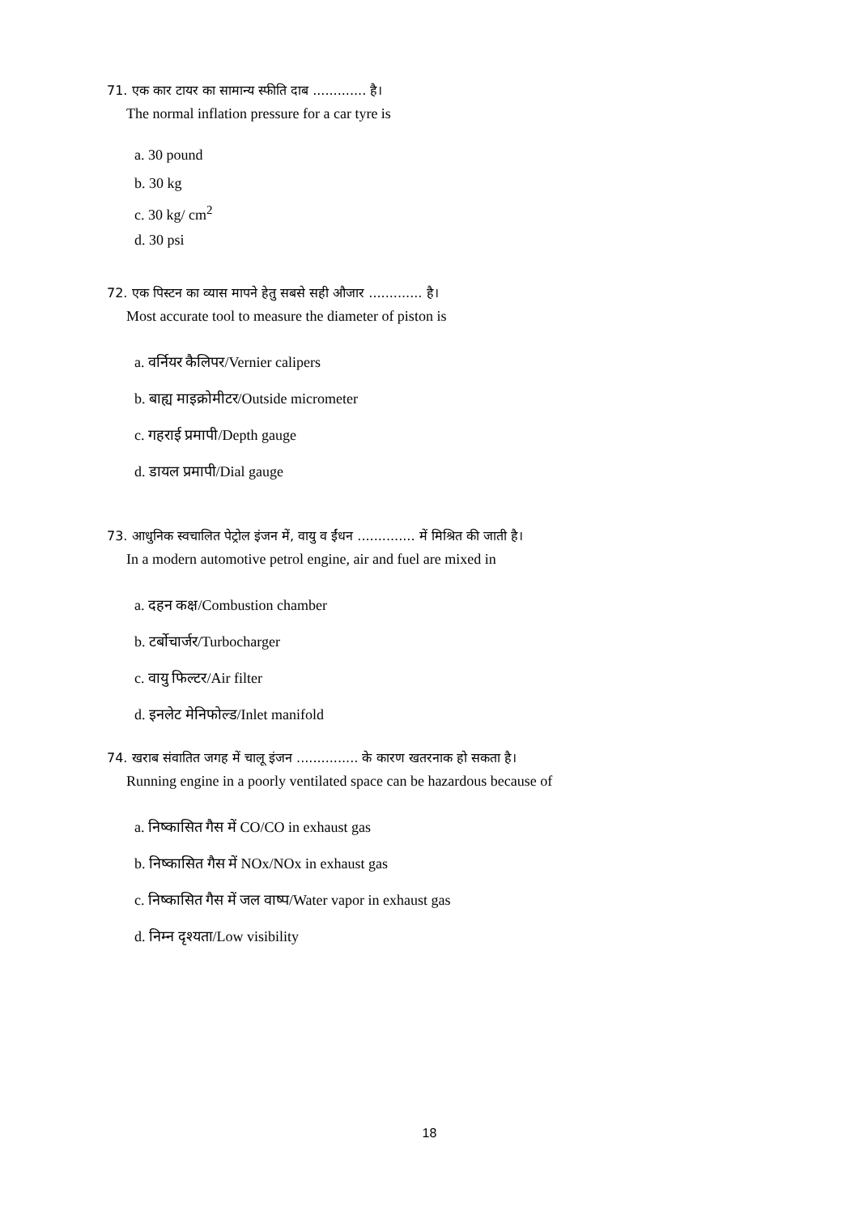71. एक कार टायर का सामान्य स्फीति दाब ............. है।
The normal inflation pressure for a car tyre is
a. 30 pound
b. 30 kg
c. 30 kg/ cm<sup>2</sup>
d. 30 psi
72. एक पिस्टन का व्यास मापने हेतु सबसे सही औजार ............. है।
Most accurate tool to measure the diameter of piston is
a. वर्नियर कैलिपर/Vernier calipers
b. बाह्य माइक्रोमीटर/Outside micrometer
c. गहराई प्रमापी/Depth gauge
d. डायल प्रमापी/Dial gauge
73. आधुनिक स्वचालित पेट्रोल इंजन में, वायु व ईंधन .............. में मिश्रित की जाती है।
In a modern automotive petrol engine, air and fuel are mixed in
a. दहन कक्ष/Combustion chamber
b. टर्बोचार्जर/Turbocharger
c. वायु फिल्टर/Air filter
d. इनलेट मेनिफोल्ड/Inlet manifold
74. खराब संवातित जगह में चालू इंजन ............... के कारण खतरनाक हो सकता है।
Running engine in a poorly ventilated space can be hazardous because of
a. निष्कासित गैस में CO/CO in exhaust gas
b. निष्कासित गैस में NOx/NOx in exhaust gas
c. निष्कासित गैस में जल वाष्प/Water vapor in exhaust gas
d. निम्न दृश्यता/Low visibility
18